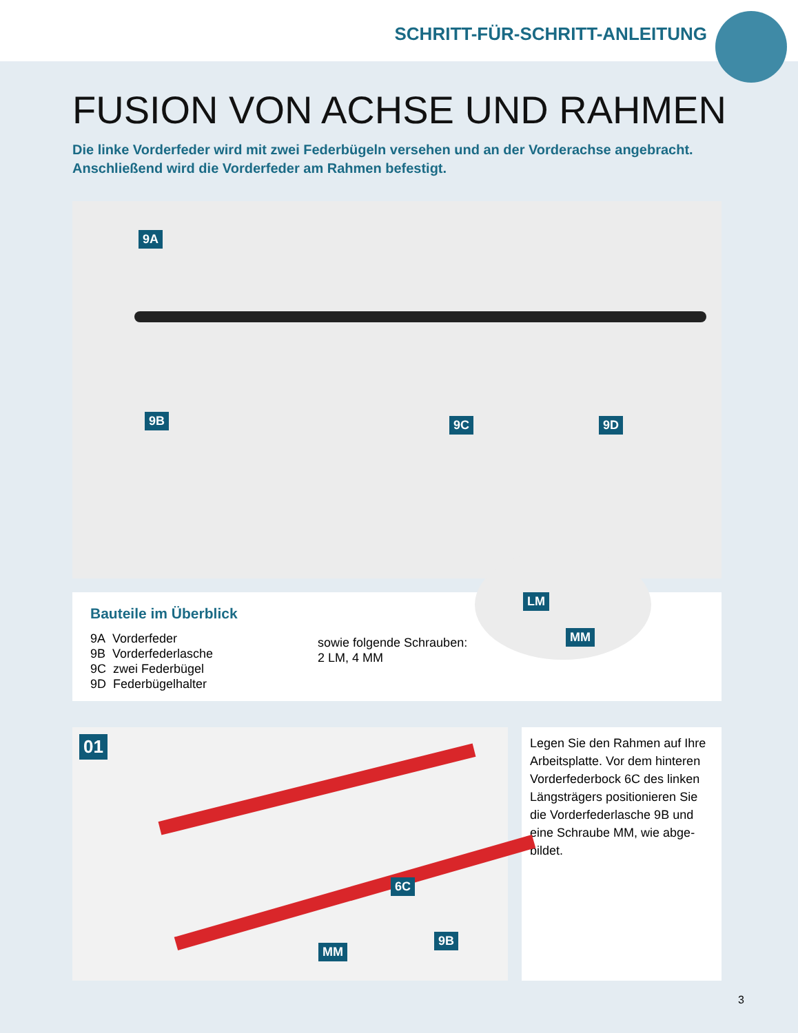SCHRITT-FÜR-SCHRITT-ANLEITUNG
FUSION VON ACHSE UND RAHMEN
Die linke Vorderfeder wird mit zwei Federbügeln versehen und an der Vorderachse angebracht.
Anschließend wird die Vorderfeder am Rahmen befestigt.
9A
9B 9C 9D
Bauteile im Überblick
9A Vorderfeder
9B Vorderfederlasche
9C zwei Federbügel
9D Federbügelhalter
sowie folgende Schrauben:
2 LM, 4 MM
LM
MM
01
6C
9B
MM
Legen Sie den Rahmen auf Ihre Arbeitsplatte. Vor dem hinteren Vorderfederbock 6C des linken Längsträgers positionieren Sie die Vorderfederlasche 9B und eine Schraube MM, wie abge-bildet.
3